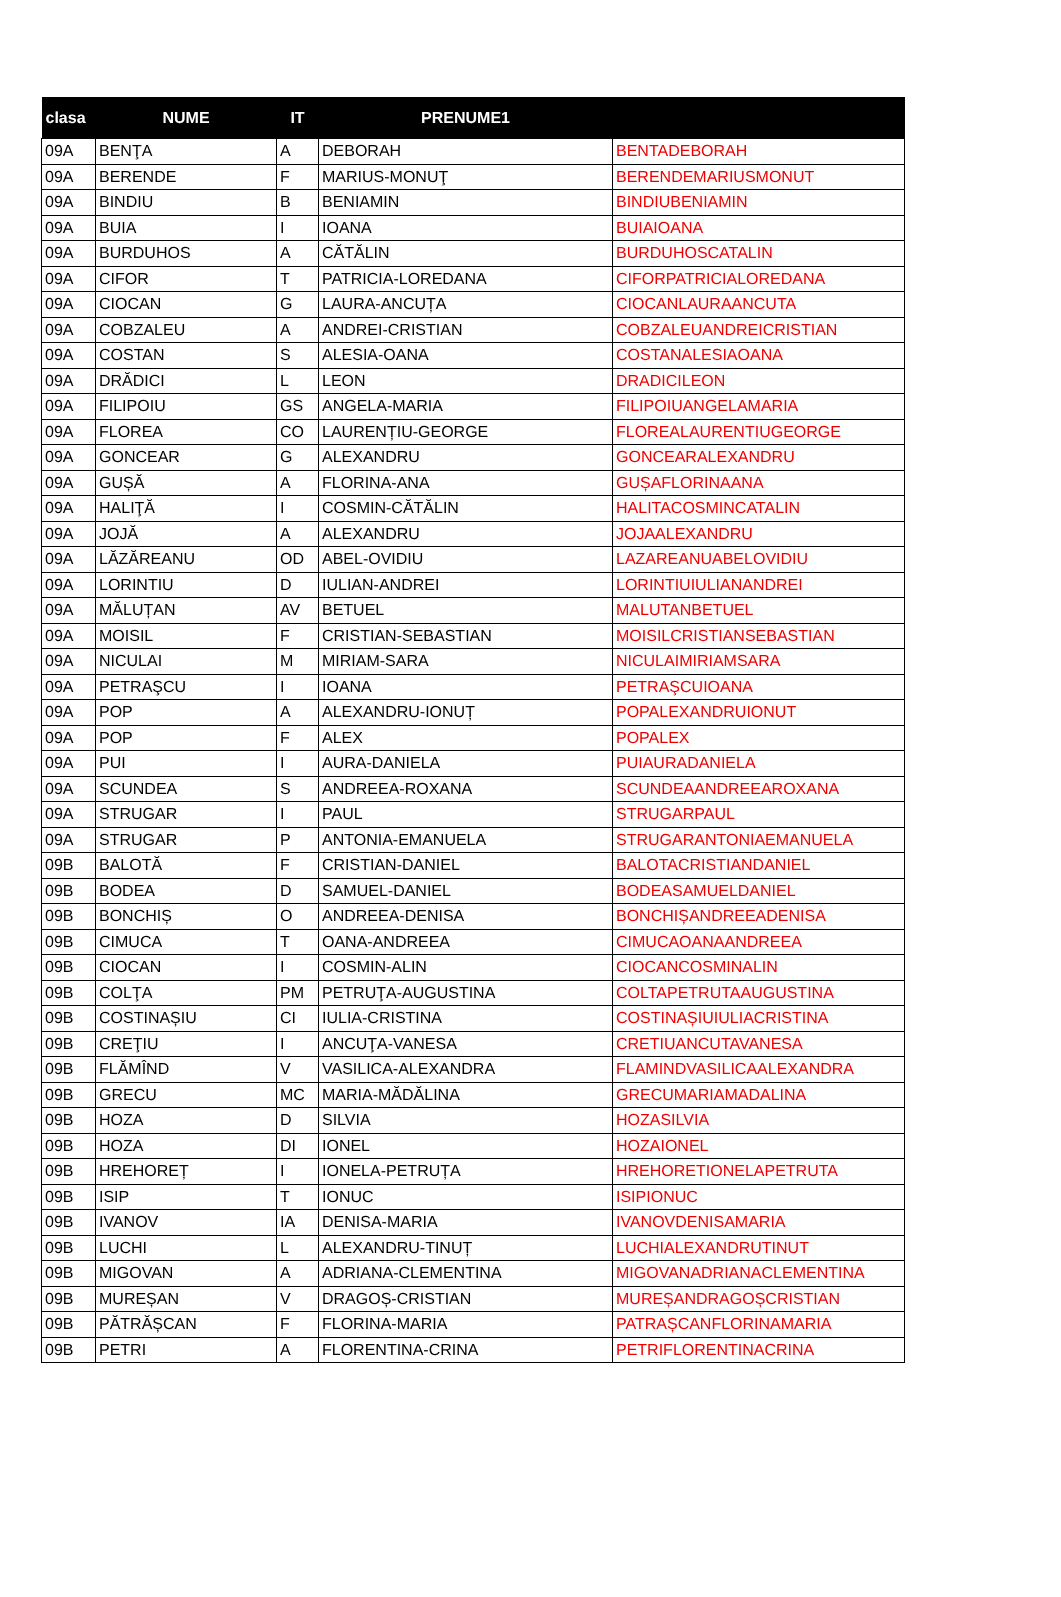| clasa | NUME | IT | PRENUME1 | |
| --- | --- | --- | --- | --- |
| 09A | BENŢA | A | DEBORAH | BENTADEBORAH |
| 09A | BERENDE | F | MARIUS-MONUŢ | BERENDEMARIUSMONUT |
| 09A | BINDIU | B | BENIAMIN | BINDIUBENIAMIN |
| 09A | BUIA | I | IOANA | BUIAIOANA |
| 09A | BURDUHOS | A | CĂTĂLIN | BURDUHOSCATALIN |
| 09A | CIFOR | T | PATRICIA-LOREDANA | CIFORPATRICIALOREDANA |
| 09A | CIOCAN | G | LAURA-ANCUȚA | CIOCANLAURAANCUTA |
| 09A | COBZALEU | A | ANDREI-CRISTIAN | COBZALEUANDREICRISTIAN |
| 09A | COSTAN | S | ALESIA-OANA | COSTANALESIAOANA |
| 09A | DRĂDICI | L | LEON | DRADICILEON |
| 09A | FILIPOIU | GS | ANGELA-MARIA | FILIPOIUANGELAMARIA |
| 09A | FLOREA | CO | LAURENȚIU-GEORGE | FLOREALAURENTIUGEORGE |
| 09A | GONCEAR | G | ALEXANDRU | GONCEARALEXANDRU |
| 09A | GUȘĂ | A | FLORINA-ANA | GUȘAFLORINAANA |
| 09A | HALIŢĂ | I | COSMIN-CĂTĂLIN | HALITACOSMINCATALIN |
| 09A | JOJĂ | A | ALEXANDRU | JOJAALEXANDRU |
| 09A | LĂZĂREANU | OD | ABEL-OVIDIU | LAZAREANUABELOVIDIU |
| 09A | LORINTIU | D | IULIAN-ANDREI | LORINTIUIULIANANDREI |
| 09A | MĂLUȚAN | AV | BETUEL | MALUTANBETUEL |
| 09A | MOISIL | F | CRISTIAN-SEBASTIAN | MOISILCRISTIANSEBASTIAN |
| 09A | NICULAI | M | MIRIAM-SARA | NICULAIMIRIAMSARA |
| 09A | PETRAŞCU | I | IOANA | PETRAŞCUIOANA |
| 09A | POP | A | ALEXANDRU-IONUȚ | POPALEXANDRUIONUT |
| 09A | POP | F | ALEX | POPALEX |
| 09A | PUI | I | AURA-DANIELA | PUIAURADANIELA |
| 09A | SCUNDEA | S | ANDREEA-ROXANA | SCUNDEAANDREEAROXANA |
| 09A | STRUGAR | I | PAUL | STRUGARPAUL |
| 09A | STRUGAR | P | ANTONIA-EMANUELA | STRUGARANTONIAEMANUELA |
| 09B | BALOTĂ | F | CRISTIAN-DANIEL | BALOTACRISTIANDANIEL |
| 09B | BODEA | D | SAMUEL-DANIEL | BODEASAMUELDANIEL |
| 09B | BONCHIȘ | O | ANDREEA-DENISA | BONCHIȘANDREEADENISA |
| 09B | CIMUCA | T | OANA-ANDREEA | CIMUCAOANAANDREEA |
| 09B | CIOCAN | I | COSMIN-ALIN | CIOCANCOSMINALIN |
| 09B | COLŢA | PM | PETRUŢA-AUGUSTINA | COLTAPETRUTAAUGUSTINA |
| 09B | COSTINAȘIU | CI | IULIA-CRISTINA | COSTINAȘIUIULIACRISTINA |
| 09B | CREŢIU | I | ANCUŢA-VANESA | CRETIUANCUTAVANESA |
| 09B | FLĂMÎND | V | VASILICA-ALEXANDRA | FLAMINDVASILICAALEXANDRA |
| 09B | GRECU | MC | MARIA-MĂDĂLINA | GRECUMARIAMADALINA |
| 09B | HOZA | D | SILVIA | HOZASILVIA |
| 09B | HOZA | DI | IONEL | HOZAIONEL |
| 09B | HREHOREȚ | I | IONELA-PETRUȚA | HREHORETIONELAPETRUTA |
| 09B | ISIP | T | IONUC | ISIPIONUC |
| 09B | IVANOV | IA | DENISA-MARIA | IVANOVDENISAMARIA |
| 09B | LUCHI | L | ALEXANDRU-TINUȚ | LUCHIALEXANDRUTINUT |
| 09B | MIGOVAN | A | ADRIANA-CLEMENTINA | MIGOVANADRIANACLEMENTINA |
| 09B | MUREȘAN | V | DRAGOȘ-CRISTIAN | MUREȘANDRAGOȘCRISTIAN |
| 09B | PĂTRĂȘCAN | F | FLORINA-MARIA | PATRAȘCANFLORINAMARIA |
| 09B | PETRI | A | FLORENTINA-CRINA | PETRIFLORENTINACRINA |